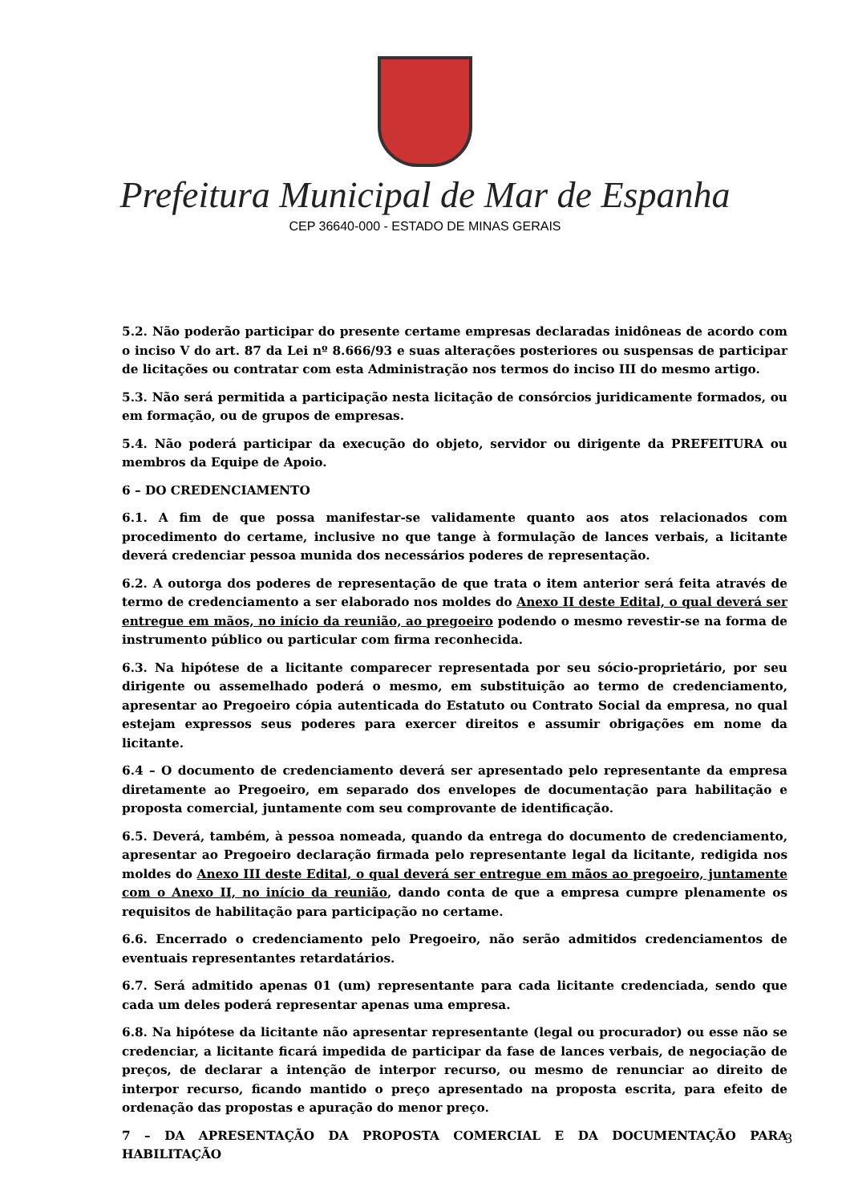Prefeitura Municipal de Mar de Espanha
CEP 36640-000 - ESTADO DE MINAS GERAIS
5.2. Não poderão participar do presente certame empresas declaradas inidôneas de acordo com o inciso V do art. 87 da Lei nº 8.666/93 e suas alterações posteriores ou suspensas de participar de licitações ou contratar com esta Administração nos termos do inciso III do mesmo artigo.
5.3. Não será permitida a participação nesta licitação de consórcios juridicamente formados, ou em formação, ou de grupos de empresas.
5.4. Não poderá participar da execução do objeto, servidor ou dirigente da PREFEITURA ou membros da Equipe de Apoio.
6 – DO CREDENCIAMENTO
6.1. A fim de que possa manifestar-se validamente quanto aos atos relacionados com procedimento do certame, inclusive no que tange à formulação de lances verbais, a licitante deverá credenciar pessoa munida dos necessários poderes de representação.
6.2. A outorga dos poderes de representação de que trata o item anterior será feita através de termo de credenciamento a ser elaborado nos moldes do Anexo II deste Edital, o qual deverá ser entregue em mãos, no início da reunião, ao pregoeiro podendo o mesmo revestir-se na forma de instrumento público ou particular com firma reconhecida.
6.3. Na hipótese de a licitante comparecer representada por seu sócio-proprietário, por seu dirigente ou assemelhado poderá o mesmo, em substituição ao termo de credenciamento, apresentar ao Pregoeiro cópia autenticada do Estatuto ou Contrato Social da empresa, no qual estejam expressos seus poderes para exercer direitos e assumir obrigações em nome da licitante.
6.4 – O documento de credenciamento deverá ser apresentado pelo representante da empresa diretamente ao Pregoeiro, em separado dos envelopes de documentação para habilitação e proposta comercial, juntamente com seu comprovante de identificação.
6.5. Deverá, também, à pessoa nomeada, quando da entrega do documento de credenciamento, apresentar ao Pregoeiro declaração firmada pelo representante legal da licitante, redigida nos moldes do Anexo III deste Edital, o qual deverá ser entregue em mãos ao pregoeiro, juntamente com o Anexo II, no início da reunião, dando conta de que a empresa cumpre plenamente os requisitos de habilitação para participação no certame.
6.6. Encerrado o credenciamento pelo Pregoeiro, não serão admitidos credenciamentos de eventuais representantes retardatários.
6.7. Será admitido apenas 01 (um) representante para cada licitante credenciada, sendo que cada um deles poderá representar apenas uma empresa.
6.8. Na hipótese da licitante não apresentar representante (legal ou procurador) ou esse não se credenciar, a licitante ficará impedida de participar da fase de lances verbais, de negociação de preços, de declarar a intenção de interpor recurso, ou mesmo de renunciar ao direito de interpor recurso, ficando mantido o preço apresentado na proposta escrita, para efeito de ordenação das propostas e apuração do menor preço.
7 – DA APRESENTAÇÃO DA PROPOSTA COMERCIAL E DA DOCUMENTAÇÃO PARA HABILITAÇÃO
3